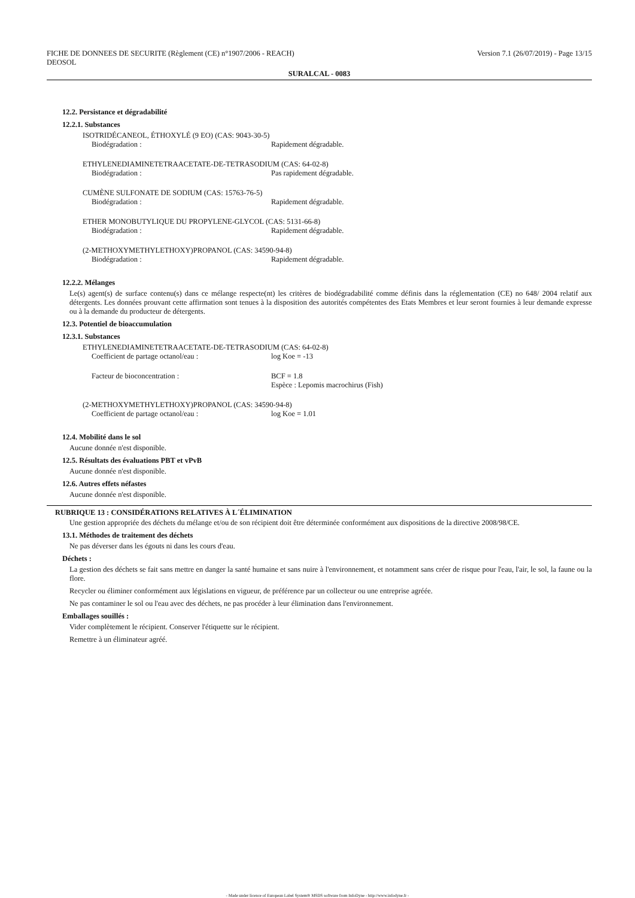FICHE DE DONNEES DE SECURITE (Règlement (CE) n°1907/2006 - REACH)
DEOSOL
Version 7.1 (26/07/2019) - Page 13/15
SURALCAL - 0083
12.2. Persistance et dégradabilité
12.2.1. Substances
ISOTRIDÉCANEOL, ÉTHOXYLÉ (9 EO) (CAS: 9043-30-5)
Biodégradation : Rapidement dégradable.
ETHYLENEDIAMINETETRAACETATE-DE-TETRASODIUM (CAS: 64-02-8)
Biodégradation : Pas rapidement dégradable.
CUMÈNE SULFONATE DE SODIUM (CAS: 15763-76-5)
Biodégradation : Rapidement dégradable.
ETHER MONOBUTYLIQUE DU PROPYLENE-GLYCOL (CAS: 5131-66-8)
Biodégradation : Rapidement dégradable.
(2-METHOXYMETHYLETHOXY)PROPANOL (CAS: 34590-94-8)
Biodégradation : Rapidement dégradable.
12.2.2. Mélanges
Le(s) agent(s) de surface contenu(s) dans ce mélange respecte(nt) les critères de biodégradabilité comme définis dans la réglementation (CE) no 648/ 2004 relatif aux détergents. Les données prouvant cette affirmation sont tenues à la disposition des autorités compétentes des Etats Membres et leur seront fournies à leur demande expresse ou à la demande du producteur de détergents.
12.3. Potentiel de bioaccumulation
12.3.1. Substances
ETHYLENEDIAMINETETRAACETATE-DE-TETRASODIUM (CAS: 64-02-8)
Coefficient de partage octanol/eau : log Koe = -13
Facteur de bioconcentration : BCF = 1.8
Espèce : Lepomis macrochirus (Fish)
(2-METHOXYMETHYLETHOXY)PROPANOL (CAS: 34590-94-8)
Coefficient de partage octanol/eau : log Koe = 1.01
12.4. Mobilité dans le sol
Aucune donnée n'est disponible.
12.5. Résultats des évaluations PBT et vPvB
Aucune donnée n'est disponible.
12.6. Autres effets néfastes
Aucune donnée n'est disponible.
RUBRIQUE 13 : CONSIDÉRATIONS RELATIVES À L´ÉLIMINATION
Une gestion appropriée des déchets du mélange et/ou de son récipient doit être déterminée conformément aux dispositions de la directive 2008/98/CE.
13.1. Méthodes de traitement des déchets
Ne pas déverser dans les égouts ni dans les cours d'eau.
Déchets :
La gestion des déchets se fait sans mettre en danger la santé humaine et sans nuire à l'environnement, et notamment sans créer de risque pour l'eau, l'air, le sol, la faune ou la flore.
Recycler ou éliminer conformément aux législations en vigueur, de préférence par un collecteur ou une entreprise agréée.
Ne pas contaminer le sol ou l'eau avec des déchets, ne pas procéder à leur élimination dans l'environnement.
Emballages souillés :
Vider complètement le récipient. Conserver l'étiquette sur le récipient.
Remettre à un éliminateur agréé.
- Made under licence of European Label System® MSDS software from InfoDyne - http://www.infodyne.fr -